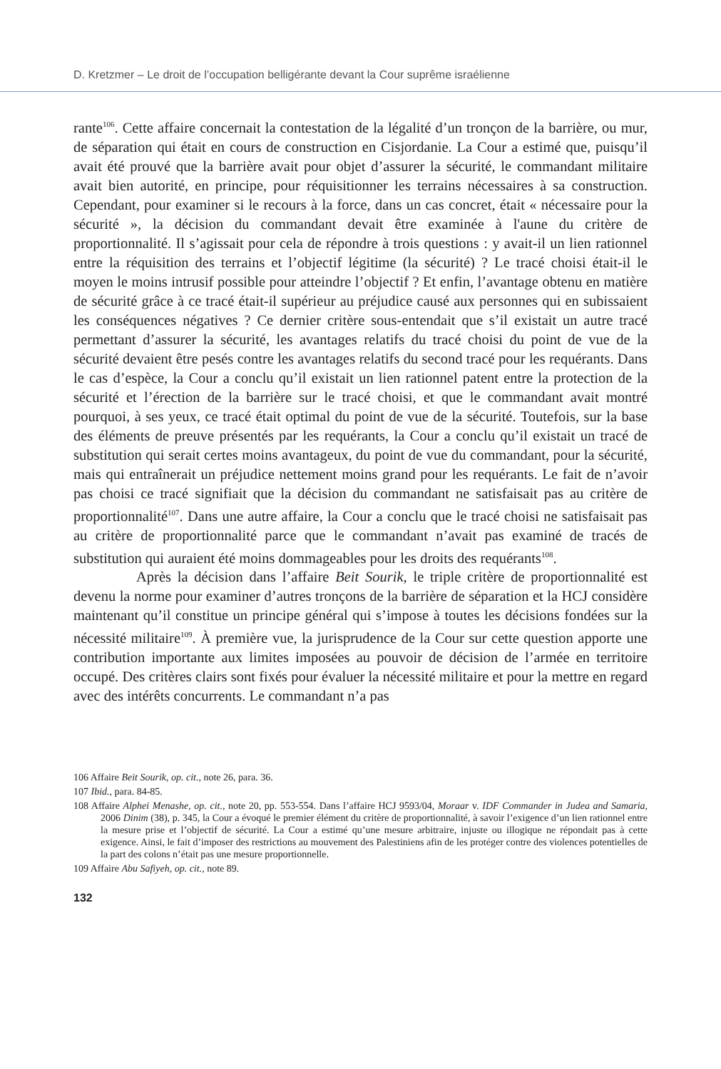D. Kretzmer – Le droit de l’occupation belligérante devant la Cour suprême israélienne
rante<sup>106</sup>. Cette affaire concernait la contestation de la légalité d’un tronçon de la barrière, ou mur, de séparation qui était en cours de construction en Cisjordanie. La Cour a estimé que, puisqu’il avait été prouvé que la barrière avait pour objet d’assurer la sécurité, le commandant militaire avait bien autorité, en principe, pour réquisitionner les terrains nécessaires à sa construction. Cependant, pour examiner si le recours à la force, dans un cas concret, était « nécessaire pour la sécurité », la décision du commandant devait être examinée à l'aune du critère de proportionnalité. Il s’agissait pour cela de répondre à trois questions : y avait-il un lien rationnel entre la réquisition des terrains et l’objectif légitime (la sécurité) ? Le tracé choisi était-il le moyen le moins intrusif possible pour atteindre l’objectif ? Et enfin, l’avantage obtenu en matière de sécurité grâce à ce tracé était-il supérieur au préjudice causé aux personnes qui en subissaient les conséquences négatives ? Ce dernier critère sous-entendait que s’il existait un autre tracé permettant d’assurer la sécurité, les avantages relatifs du tracé choisi du point de vue de la sécurité devaient être pesés contre les avantages relatifs du second tracé pour les requérants. Dans le cas d’espèce, la Cour a conclu qu’il existait un lien rationnel patent entre la protection de la sécurité et l’érection de la barrière sur le tracé choisi, et que le commandant avait montré pourquoi, à ses yeux, ce tracé était optimal du point de vue de la sécurité. Toutefois, sur la base des éléments de preuve présentés par les requérants, la Cour a conclu qu’il existait un tracé de substitution qui serait certes moins avantageux, du point de vue du commandant, pour la sécurité, mais qui entraînerait un préjudice nettement moins grand pour les requérants. Le fait de n’avoir pas choisi ce tracé signifiait que la décision du commandant ne satisfaisait pas au critère de proportionnalité<sup>107</sup>. Dans une autre affaire, la Cour a conclu que le tracé choisi ne satisfaisait pas au critère de proportionnalité parce que le commandant n’avait pas examiné de tracés de substitution qui auraient été moins dommageables pour les droits des requérants<sup>108</sup>.
Après la décision dans l’affaire Beit Sourik, le triple critère de proportionnalité est devenu la norme pour examiner d’autres tronçons de la barrière de séparation et la HCJ considère maintenant qu’il constitue un principe général qui s’impose à toutes les décisions fondées sur la nécessité militaire<sup>109</sup>. À première vue, la jurisprudence de la Cour sur cette question apporte une contribution importante aux limites imposées au pouvoir de décision de l’armée en territoire occupé. Des critères clairs sont fixés pour évaluer la nécessité militaire et pour la mettre en regard avec des intérêts concurrents. Le commandant n’a pas
106 Affaire Beit Sourik, op. cit., note 26, para. 36.
107 Ibid., para. 84-85.
108 Affaire Alphei Menashe, op. cit., note 20, pp. 553-554. Dans l’affaire HCJ 9593/04, Moraar v. IDF Commander in Judea and Samaria, 2006 Dinim (38), p. 345, la Cour a évoqué le premier élément du critère de proportionnalité, à savoir l’exigence d’un lien rationnel entre la mesure prise et l’objectif de sécurité. La Cour a estimé qu’une mesure arbitraire, injuste ou illogique ne répondait pas à cette exigence. Ainsi, le fait d’imposer des restrictions au mouvement des Palestiniens afin de les protéger contre des violences potentielles de la part des colons n’était pas une mesure proportionnelle.
109 Affaire Abu Safiyeh, op. cit., note 89.
132